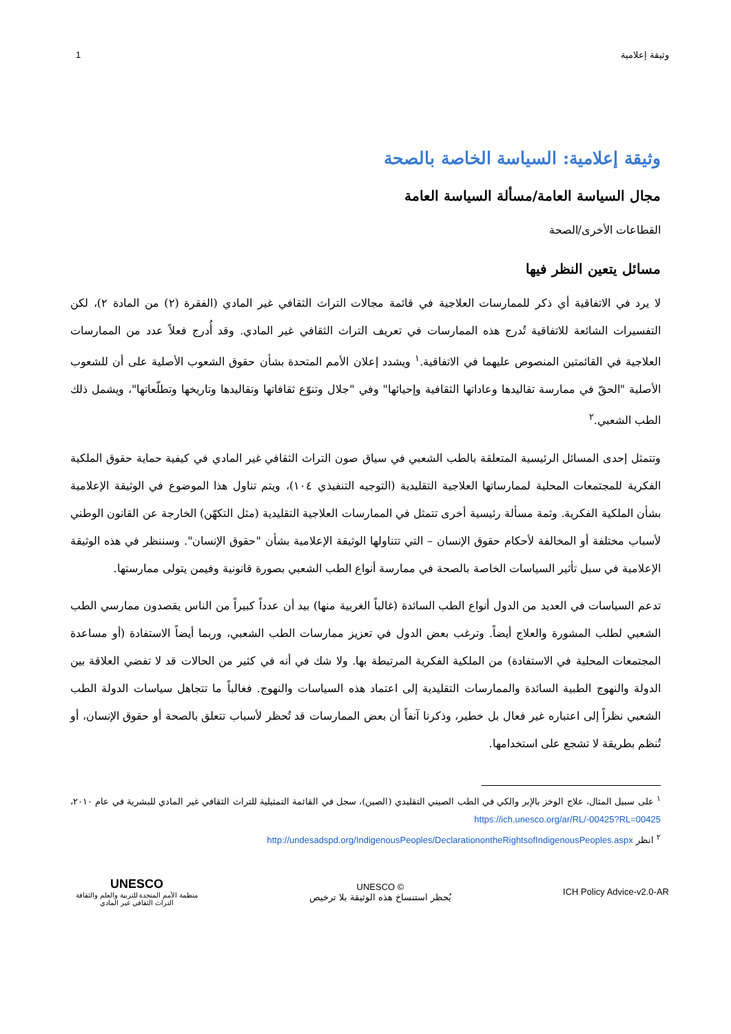وثيقة إعلامية 1
وثيقة إعلامية: السياسة الخاصة بالصحة
مجال السياسة العامة/مسألة السياسة العامة
القطاعات الأخرى/الصحة
مسائل يتعين النظر فيها
لا يرد في الاتفاقية أي ذكر للممارسات العلاجية في قائمة مجالات التراث الثقافي غير المادي (الفقرة (٢) من المادة ٢)، لكن التفسيرات الشائعة للاتفاقية تُدرج هذه الممارسات في تعريف التراث الثقافي غير المادي. وقد أُدرج فعلاً عدد من الممارسات العلاجية في القائمتين المنصوص عليهما في الاتفاقية.<sup>١</sup> ويشدد إعلان الأمم المتحدة بشأن حقوق الشعوب الأصلية على أن للشعوب الأصلية "الحقّ في ممارسة تقاليدها وعاداتها الثقافية وإحيائها" وفي "جلال وتنوّع ثقافاتها وتقاليدها وتاريخها وتطلّعاتها"، ويشمل ذلك الطب الشعبي.<sup>٢</sup>
وتتمثل إحدى المسائل الرئيسية المتعلقة بالطب الشعبي في سياق صون التراث الثقافي غير المادي في كيفية حماية حقوق الملكية الفكرية للمجتمعات المحلية لممارساتها العلاجية التقليدية (التوجيه التنفيذي ١٠٤)، ويتم تناول هذا الموضوع في الوثيقة الإعلامية بشأن الملكية الفكرية. وثمة مسألة رئيسية أخرى تتمثل في الممارسات العلاجية التقليدية (مثل التكهّن) الخارجة عن القانون الوطني لأسباب مختلفة أو المخالفة لأحكام حقوق الإنسان – التي تتناولها الوثيقة الإعلامية بشأن "حقوق الإنسان". وسننظر في هذه الوثيقة الإعلامية في سبل تأثير السياسات الخاصة بالصحة في ممارسة أنواع الطب الشعبي بصورة قانونية وفيمن يتولى ممارستها.
تدعم السياسات في العديد من الدول أنواع الطب السائدة (غالباً الغربية منها) بيد أن عدداً كبيراً من الناس يقصدون ممارسي الطب الشعبي لطلب المشورة والعلاج أيضاً. وترغب بعض الدول في تعزيز ممارسات الطب الشعبي، وربما أيضاً الاستفادة (أو مساعدة المجتمعات المحلية في الاستفادة) من الملكية الفكرية المرتبطة بها. ولا شك في أنه في كثير من الحالات قد لا تفضي العلاقة بين الدولة والنهوج الطبية السائدة والممارسات التقليدية إلى اعتماد هذه السياسات والنهوج. فغالباً ما تتجاهل سياسات الدولة الطب الشعبي نظراً إلى اعتباره غير فعال بل خطير، وذكرنا آنفاً أن بعض الممارسات قد تُحظر لأسباب تتعلق بالصحة أو حقوق الإنسان، أو تُنظم بطريقة لا تشجع على استخدامها.
<sup>١</sup> على سبيل المثال، علاج الوخز بالإبر والكي في الطب الصيني التقليدي (الصين)، سجل في القائمة التمثيلية للتراث الثقافي غير المادي للبشرية في عام ٢٠١٠، https://ich.unesco.org/ar/RL/-00425?RL=00425
<sup>٢</sup> انظر http://undesadspd.org/IndigenousPeoples/DeclarationontheRightsofIndigenousPeoples.aspx
UNESCO
منظمة الأمم المتحدة للتربية والعلم والثقافة
التراث الثقافي غير المادي
UNESCO ©
يُحظر استنساخ هذه الوثيقة بلا ترخيص
ICH Policy Advice-v2.0-AR